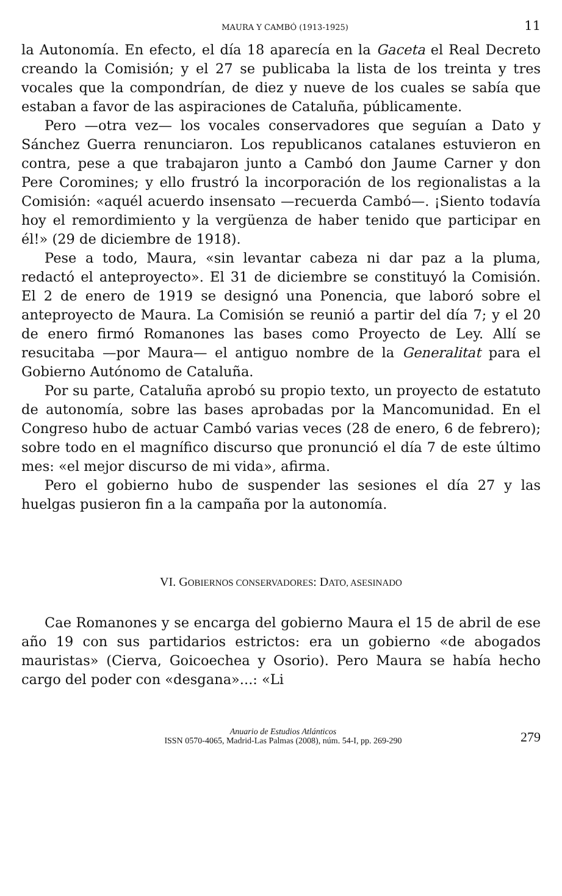MAURA Y CAMBÓ (1913-1925) 11
la Autonomía. En efecto, el día 18 aparecía en la Gaceta el Real Decreto creando la Comisión; y el 27 se publicaba la lista de los treinta y tres vocales que la compondrían, de diez y nueve de los cuales se sabía que estaban a favor de las aspiraciones de Cataluña, públicamente.
Pero —otra vez— los vocales conservadores que seguían a Dato y Sánchez Guerra renunciaron. Los republicanos catalanes estuvieron en contra, pese a que trabajaron junto a Cambó don Jaume Carner y don Pere Coromines; y ello frustró la incorporación de los regionalistas a la Comisión: «aquél acuerdo insensato —recuerda Cambó—. ¡Siento todavía hoy el remordimiento y la vergüenza de haber tenido que participar en él!» (29 de diciembre de 1918).
Pese a todo, Maura, «sin levantar cabeza ni dar paz a la pluma, redactó el anteproyecto». El 31 de diciembre se constituyó la Comisión. El 2 de enero de 1919 se designó una Ponencia, que laboró sobre el anteproyecto de Maura. La Comisión se reunió a partir del día 7; y el 20 de enero firmó Romanones las bases como Proyecto de Ley. Allí se resucitaba —por Maura— el antiguo nombre de la Generalitat para el Gobierno Autónomo de Cataluña.
Por su parte, Cataluña aprobó su propio texto, un proyecto de estatuto de autonomía, sobre las bases aprobadas por la Mancomunidad. En el Congreso hubo de actuar Cambó varias veces (28 de enero, 6 de febrero); sobre todo en el magnífico discurso que pronunció el día 7 de este último mes: «el mejor discurso de mi vida», afirma.
Pero el gobierno hubo de suspender las sesiones el día 27 y las huelgas pusieron fin a la campaña por la autonomía.
VI. GOBIERNOS CONSERVADORES: DATO, ASESINADO
Cae Romanones y se encarga del gobierno Maura el 15 de abril de ese año 19 con sus partidarios estrictos: era un gobierno «de abogados mauristas» (Cierva, Goicoechea y Osorio). Pero Maura se había hecho cargo del poder con «desgana»...: «Li
Anuario de Estudios Atlánticos
ISSN 0570-4065, Madrid-Las Palmas (2008), núm. 54-I, pp. 269-290
279